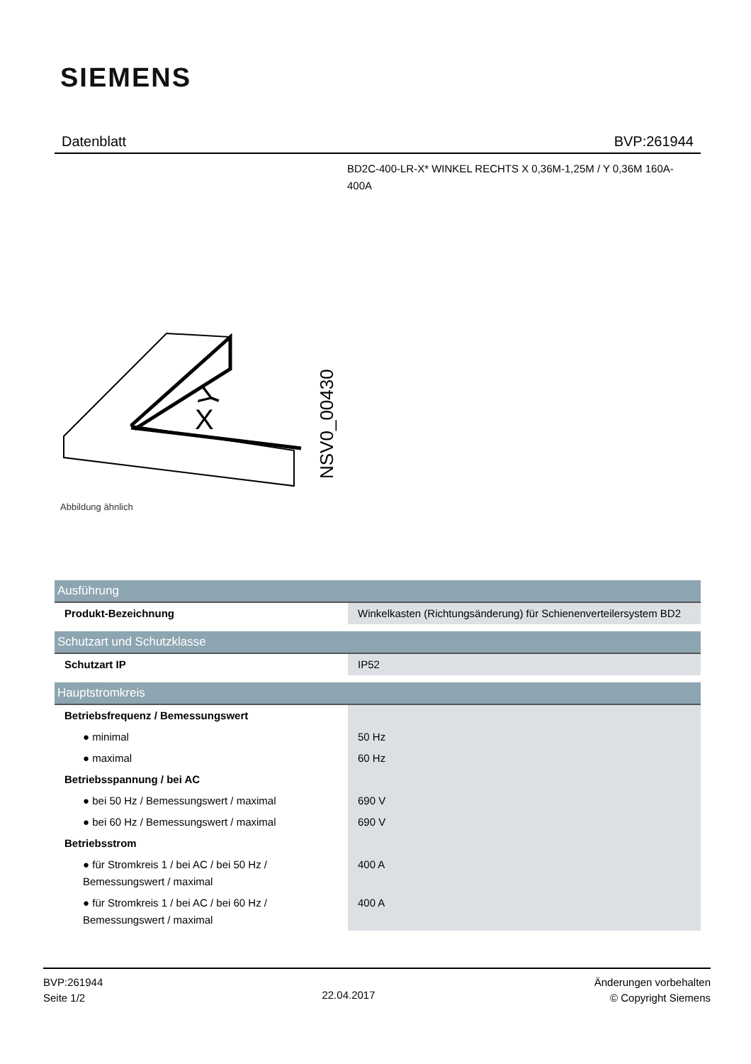SIEMENS
Datenblatt BVP:261944
BD2C-400-LR-X* WINKEL RECHTS X 0,36M-1,25M / Y 0,36M 160A-400A
X
Y
NSV0_00430
Abbildung ähnlich
| Ausführung | |
| Produkt-Bezeichnung | Winkelkasten (Richtungsänderung) für Schienenverteilersystem BD2 |
| Schutzart und Schutzklasse | |
| Schutzart IP | IP52 |
| Hauptstromkreis | |
| Betriebsfrequenz / Bemessungswert | |
| ● minimal | 50 Hz |
| ● maximal | 60 Hz |
| Betriebsspannung / bei AC | |
| ● bei 50 Hz / Bemessungswert / maximal | 690 V |
| ● bei 60 Hz / Bemessungswert / maximal | 690 V |
| Betriebsstrom | |
| ● für Stromkreis 1 / bei AC / bei 50 Hz / Bemessungswert / maximal | 400 A |
| ● für Stromkreis 1 / bei AC / bei 60 Hz / Bemessungswert / maximal | 400 A |
BVP:261944
Seite 1/2
22.04.2017
Änderungen vorbehalten
© Copyright Siemens